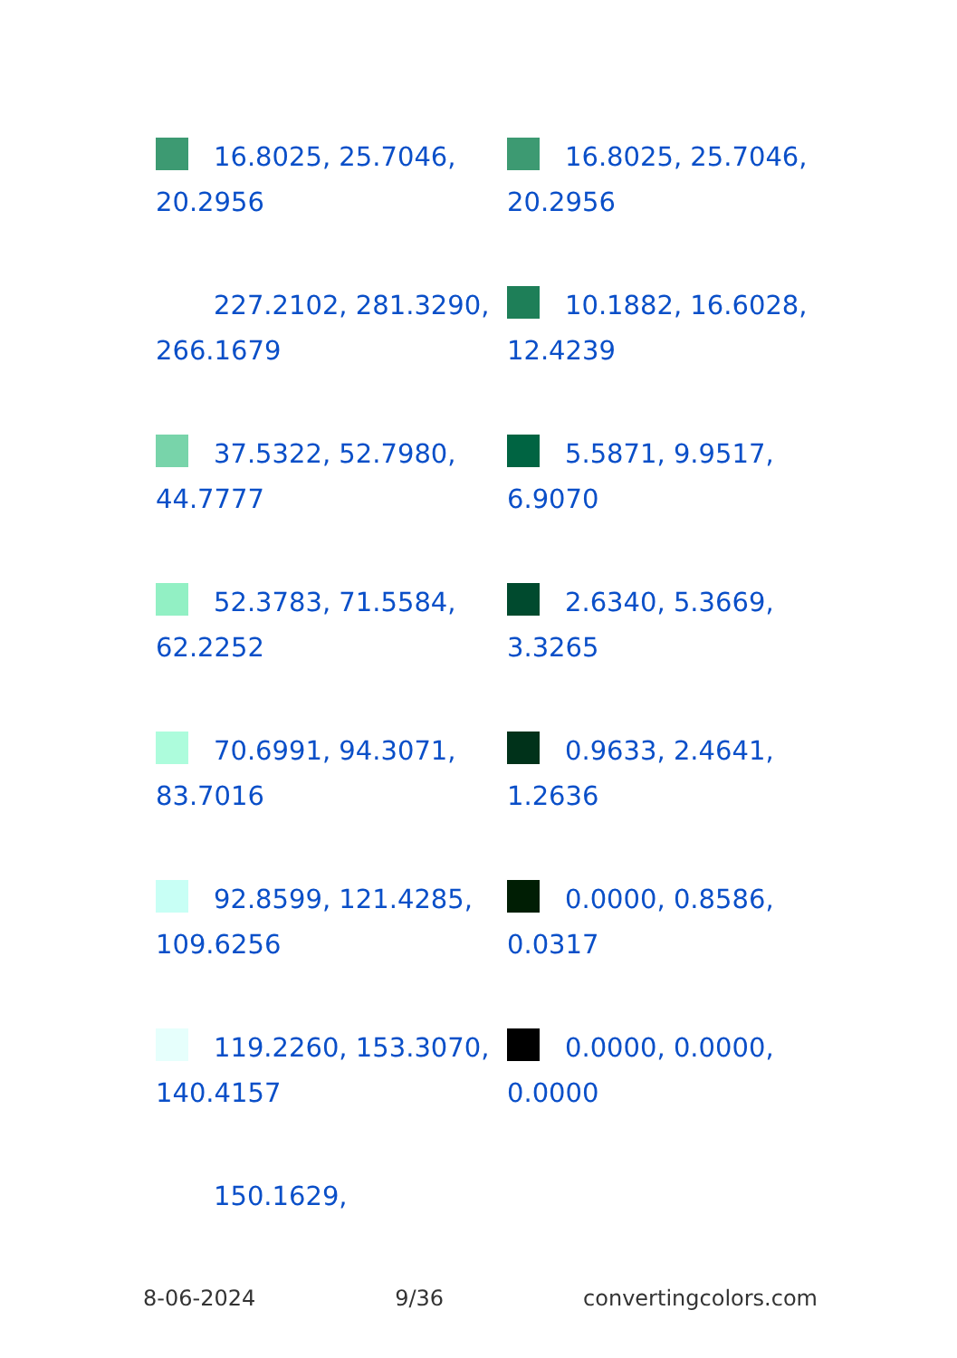16.8025, 25.7046, 20.2956
16.8025, 25.7046, 20.2956
227.2102, 281.3290, 266.1679
10.1882, 16.6028, 12.4239
37.5322, 52.7980, 44.7777
5.5871, 9.9517, 6.9070
52.3783, 71.5584, 62.2252
2.6340, 5.3669, 3.3265
70.6991, 94.3071, 83.7016
0.9633, 2.4641, 1.2636
92.8599, 121.4285, 109.6256
0.0000, 0.8586, 0.0317
119.2260, 153.3070, 140.4157
0.0000, 0.0000, 0.0000
150.1629,
8-06-2024 9/36 convertingcolors.com